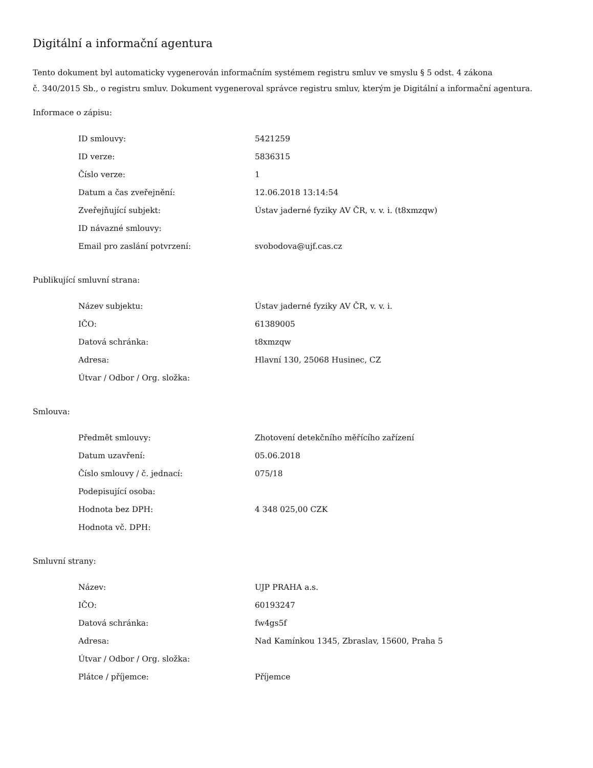Digitální a informační agentura
Tento dokument byl automaticky vygenerován informačním systémem registru smluv ve smyslu § 5 odst. 4 zákona
č. 340/2015 Sb., o registru smluv. Dokument vygeneroval správce registru smluv, kterým je Digitální a informační agentura.
Informace o zápisu:
| ID smlouvy: | 5421259 |
| ID verze: | 5836315 |
| Číslo verze: | 1 |
| Datum a čas zveřejnění: | 12.06.2018 13:14:54 |
| Zveřejňující subjekt: | Ústav jaderné fyziky AV ČR, v. v. i. (t8xmzqw) |
| ID návazné smlouvy: | |
| Email pro zaslání potvrzení: | svobodova@ujf.cas.cz |
Publikující smluvní strana:
| Název subjektu: | Ústav jaderné fyziky AV ČR, v. v. i. |
| IČO: | 61389005 |
| Datová schránka: | t8xmzqw |
| Adresa: | Hlavní 130, 25068 Husinec, CZ |
| Útvar / Odbor / Org. složka: | |
Smlouva:
| Předmět smlouvy: | Zhotovení detekčního měřícího zařízení |
| Datum uzavření: | 05.06.2018 |
| Číslo smlouvy / č. jednací: | 075/18 |
| Podepisující osoba: | |
| Hodnota bez DPH: | 4 348 025,00 CZK |
| Hodnota vč. DPH: | |
Smluvní strany:
| Název: | UJP PRAHA a.s. |
| IČO: | 60193247 |
| Datová schránka: | fw4gs5f |
| Adresa: | Nad Kamínkou 1345, Zbraslav, 15600, Praha 5 |
| Útvar / Odbor / Org. složka: | |
| Plátce / příjemce: | Příjemce |